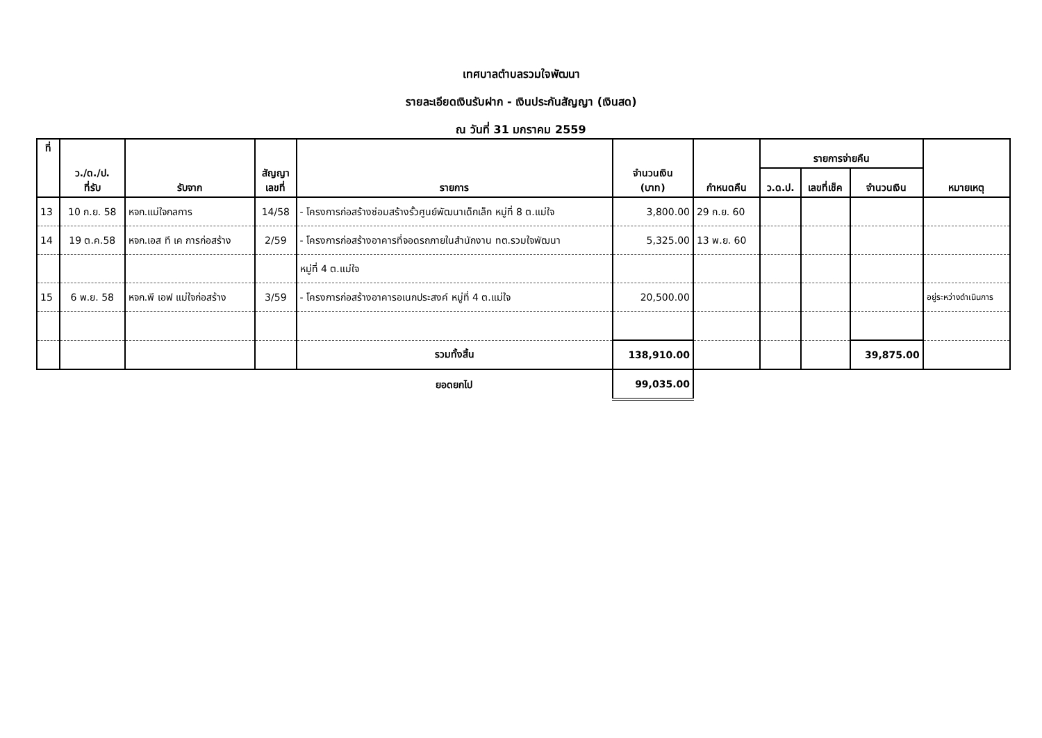เทศบาลตำบลรวมใจพัฒนา
รายละเอียดเงินรับฝาก - เงินประกันสัญญา (เงินสด)
ณ วันที่ 31 มกราคม 2559
| ที่ | ว./ด./ป. ที่รับ | รับจาก | สัญญา เลขที่ | รายการ | จำนวนเงิน (บาท) | กำหนดคืน | รายการจ่ายคืน | | | หมายเหตุ |
| --- | --- | --- | --- | --- | --- | --- | --- | --- | --- | --- |
| | | | | | | | ว.ด.ป. | เลขที่เช็ค | จำนวนเงิน | |
| 13 | 10 ก.ย. 58 | หจก.แม่ใจกลการ | 14/58 | - โครงการก่อสร้างซ่อมสร้างรั้วศูนย์พัฒนาเด็กเล็ก หมู่ที่ 8 ต.แม่ใจ | 3,800.00 | 29 ก.ย. 60 | | | | |
| 14 | 19 ต.ค.58 | หจก.เอส ที เค การก่อสร้าง | 2/59 | - โครงการก่อสร้างอาคารที่จอดรถภายในสำนักงาน ทต.รวมใจพัฒนา | 5,325.00 | 13 พ.ย. 60 | | | | |
| | | | | หมู่ที่ 4 ต.แม่ใจ | | | | | | |
| 15 | 6 พ.ย. 58 | หจก.พี เอฟ แม่ใจก่อสร้าง | 3/59 | - โครงการก่อสร้างอาคารอเนกประสงค์ หมู่ที่ 4 ต.แม่ใจ | 20,500.00 | | | | | อยู่ระหว่างดำเนินการ |
| | | | | รวมทั้งสิ้น | 138,910.00 | | | | 39,875.00 | |
| | | | | ยอดยกไป | 99,035.00 | | | | | |